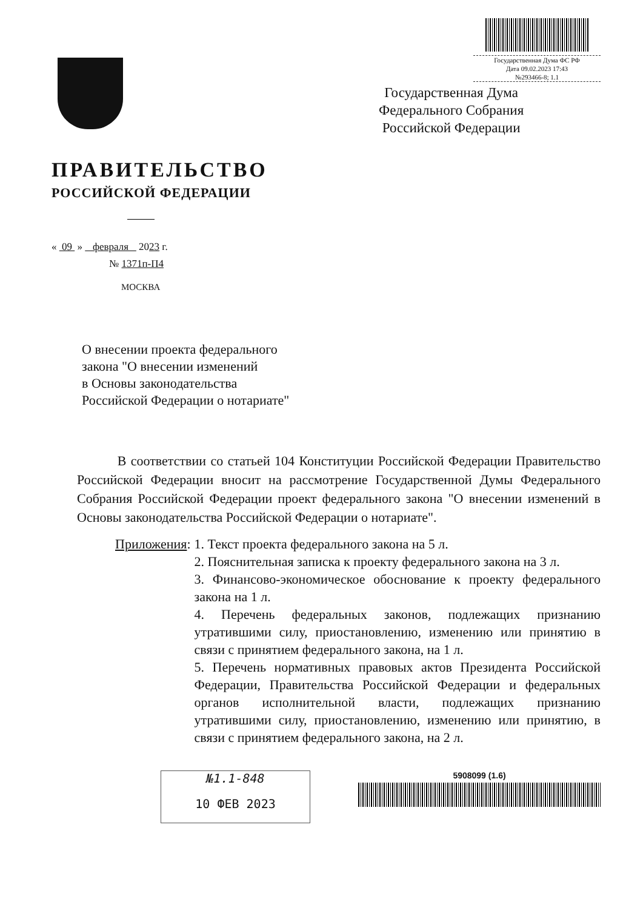Государственная Дума ФС РФ
Дата 09.02.2023 17:43
№293466-8; 1.1
ПРАВИТЕЛЬСТВО
РОССИЙСКОЙ ФЕДЕРАЦИИ
« 09 » февраля 2023 г.
№ 1371п-П4
МОСКВА
Государственная Дума
Федерального Собрания
Российской Федерации
О внесении проекта федерального
закона "О внесении изменений
в Основы законодательства
Российской Федерации о нотариате"
В соответствии со статьей 104 Конституции Российской Федерации Правительство Российской Федерации вносит на рассмотрение Государственной Думы Федерального Собрания Российской Федерации проект федерального закона "О внесении изменений в Основы законодательства Российской Федерации о нотариате".
Приложения: 1. Текст проекта федерального закона на 5 л.
2. Пояснительная записка к проекту федерального закона на 3 л.
3. Финансово-экономическое обоснование к проекту федерального закона на 1 л.
4. Перечень федеральных законов, подлежащих признанию утратившими силу, приостановлению, изменению или принятию в связи с принятием федерального закона, на 1 л.
5. Перечень нормативных правовых актов Президента Российской Федерации, Правительства Российской Федерации и федеральных органов исполнительной власти, подлежащих признанию утратившими силу, приостановлению, изменению или принятию, в связи с принятием федерального закона, на 2 л.
№1.1-848
10 ФЕВ 2023
5908099 (1.6)